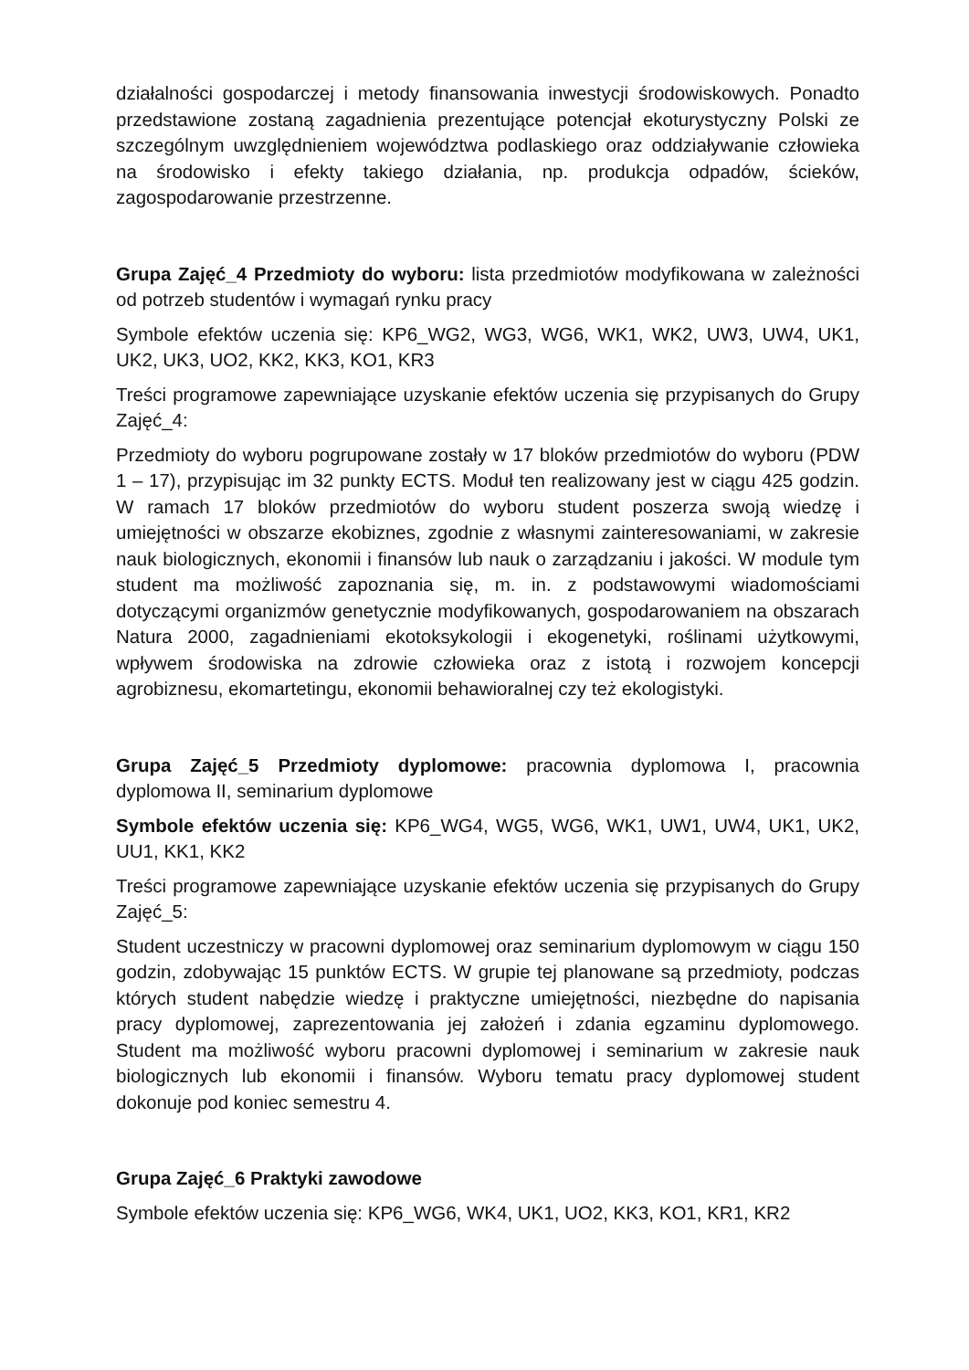działalności gospodarczej i metody finansowania inwestycji środowiskowych. Ponadto przedstawione zostaną zagadnienia prezentujące potencjał ekoturystyczny Polski ze szczególnym uwzględnieniem województwa podlaskiego oraz oddziaływanie człowieka na środowisko i efekty takiego działania, np. produkcja odpadów, ścieków, zagospodarowanie przestrzenne.
Grupa Zajęć_4 Przedmioty do wyboru: lista przedmiotów modyfikowana w zależności od potrzeb studentów i wymagań rynku pracy
Symbole efektów uczenia się: KP6_WG2, WG3, WG6, WK1, WK2, UW3, UW4, UK1, UK2, UK3, UO2, KK2, KK3, KO1, KR3
Treści programowe zapewniające uzyskanie efektów uczenia się przypisanych do Grupy Zajęć_4:
Przedmioty do wyboru pogrupowane zostały w 17 bloków przedmiotów do wyboru (PDW 1 – 17), przypisując im 32 punkty ECTS. Moduł ten realizowany jest w ciągu 425 godzin. W ramach 17 bloków przedmiotów do wyboru student poszerza swoją wiedzę i umiejętności w obszarze ekobiznes, zgodnie z własnymi zainteresowaniami, w zakresie nauk biologicznych, ekonomii i finansów lub nauk o zarządzaniu i jakości. W module tym student ma możliwość zapoznania się, m. in. z podstawowymi wiadomościami dotyczącymi organizmów genetycznie modyfikowanych, gospodarowaniem na obszarach Natura 2000, zagadnieniami ekotoksykologii i ekogenetyki, roślinami użytkowymi, wpływem środowiska na zdrowie człowieka oraz z istotą i rozwojem koncepcji agrobiznesu, ekomartetingu, ekonomii behawioralnej czy też ekologistyki.
Grupa Zajęć_5 Przedmioty dyplomowe: pracownia dyplomowa I, pracownia dyplomowa II, seminarium dyplomowe
Symbole efektów uczenia się: KP6_WG4, WG5, WG6, WK1, UW1, UW4, UK1, UK2, UU1, KK1, KK2
Treści programowe zapewniające uzyskanie efektów uczenia się przypisanych do Grupy Zajęć_5:
Student uczestniczy w pracowni dyplomowej oraz seminarium dyplomowym w ciągu 150 godzin, zdobywając 15 punktów ECTS. W grupie tej planowane są przedmioty, podczas których student nabędzie wiedzę i praktyczne umiejętności, niezbędne do napisania pracy dyplomowej, zaprezentowania jej założeń i zdania egzaminu dyplomowego. Student ma możliwość wyboru pracowni dyplomowej i seminarium w zakresie nauk biologicznych lub ekonomii i finansów. Wyboru tematu pracy dyplomowej student dokonuje pod koniec semestru 4.
Grupa Zajęć_6 Praktyki zawodowe
Symbole efektów uczenia się: KP6_WG6, WK4, UK1, UO2, KK3, KO1, KR1, KR2